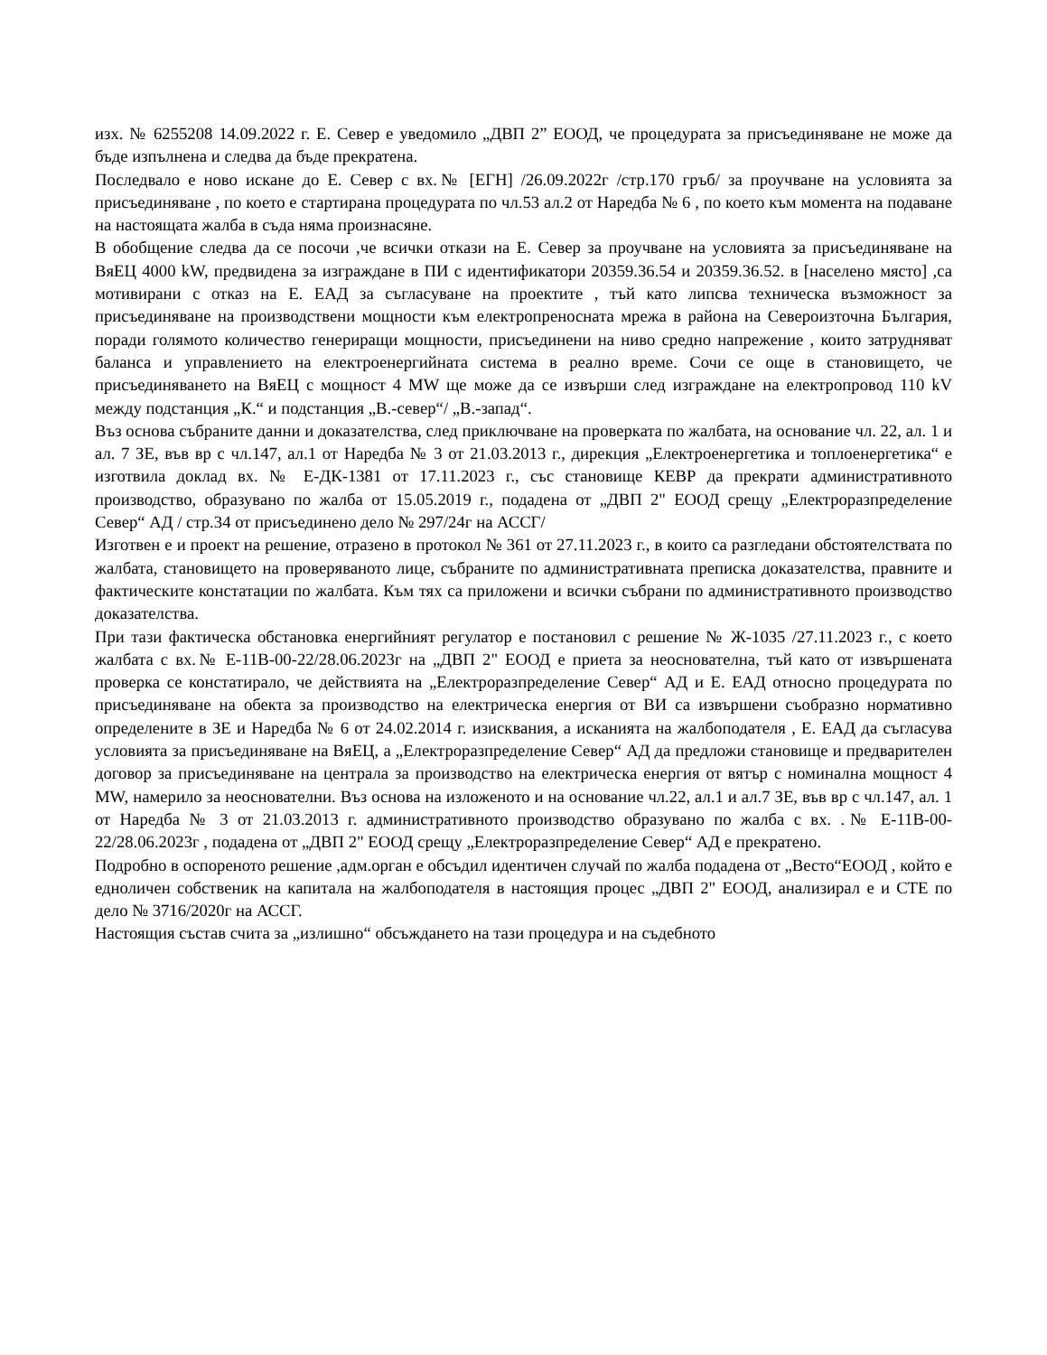изх. № 6255208 14.09.2022 г. Е. Север е уведомило „ДВП 2” ЕООД, че процедурата за присъединяване не може да бъде изпълнена и следва да бъде прекратена.
Последвало е ново искане до Е. Север с вх.№ [ЕГН] /26.09.2022г /стр.170 гръб/ за проучване на условията за присъединяване , по което е стартирана процедурата по чл.53 ал.2 от Наредба № 6 , по което към момента на подаване на настоящата жалба в съда няма произнасяне.
В обобщение следва да се посочи ,че всички откази на Е. Север за проучване на условията за присъединяване на ВяЕЦ 4000 kW, предвидена за изграждане в ПИ с идентификатори 20359.36.54 и 20359.36.52. в [населено място] ,са мотивирани с отказ на Е. ЕАД за съгласуване на проектите , тъй като липсва техническа възможност за присъединяване на производствени мощности към електропреносната мрежа в района на Североизточна България, поради голямото количество генериращи мощности, присъединени на ниво средно напрежение , които затрудняват баланса и управлението на електроенергийната система в реално време. Сочи се още в становището, че присъединяването на ВяЕЦ с мощност 4 MW ще може да се извърши след изграждане на електропровод 110 kV между подстанция „К.“ и подстанция „В.-север“/ „В.-запад“.
Въз основа събраните данни и доказателства, след приключване на проверката по жалбата, на основание чл. 22, ал. 1 и ал. 7 ЗЕ, във вр с чл.147, ал.1 от Наредба № 3 от 21.03.2013 г., дирекция „Електроенергетика и топлоенергетика“ е изготвила доклад вх. № Е-ДК-1381 от 17.11.2023 г., със становище КЕВР да прекрати административното производство, образувано по жалба от 15.05.2019 г., подадена от „ДВП 2" ЕООД срещу „Електроразпределение Север“ АД / стр.34 от присъединено дело № 297/24г на АССГ/
Изготвен е и проект на решение, отразено в протокол № 361 от 27.11.2023 г., в които са разгледани обстоятелствата по жалбата, становището на проверяваното лице, събраните по административната преписка доказателства, правните и фактическите констатации по жалбата. Към тях са приложени и всички събрани по административното производство доказателства.
При тази фактическа обстановка енергийният регулатор е постановил с решение № Ж-1035 /27.11.2023 г., с което жалбата с вх.№ Е-11В-00-22/28.06.2023г на „ДВП 2" ЕООД е приета за неоснователна, тъй като от извършената проверка се констатирало, че действията на „Електроразпределение Север“ АД и Е. ЕАД относно процедурата по присъединяване на обекта за производство на електрическа енергия от ВИ са извършени съобразно нормативно определените в ЗЕ и Наредба № 6 от 24.02.2014 г. изисквания, а исканията на жалбоподателя , Е. ЕАД да съгласува условията за присъединяване на ВяЕЦ, а „Електроразпределение Север“ АД да предложи становище и предварителен договор за присъединяване на централа за производство на електрическа енергия от вятър с номинална мощност 4 MW, намерило за неоснователни. Въз основа на изложеното и на основание чл.22, ал.1 и ал.7 ЗЕ, във вр с чл.147, ал. 1 от Наредба № 3 от 21.03.2013 г. административното производство образувано по жалба с вх. .№ Е-11В-00-22/28.06.2023г , подадена от „ДВП 2" ЕООД срещу „Електроразпределение Север“ АД е прекратено.
Подробно в оспореното решение ,адм.орган е обсъдил идентичен случай по жалба подадена от „Весто“ЕООД , който е едноличен собственик на капитала на жалбоподателя в настоящия процес „ДВП 2" ЕООД, анализирал е и СТЕ по дело № 3716/2020г на АССГ.
Настоящия състав счита за „излишно“ обсъждането на тази процедура и на съдебното